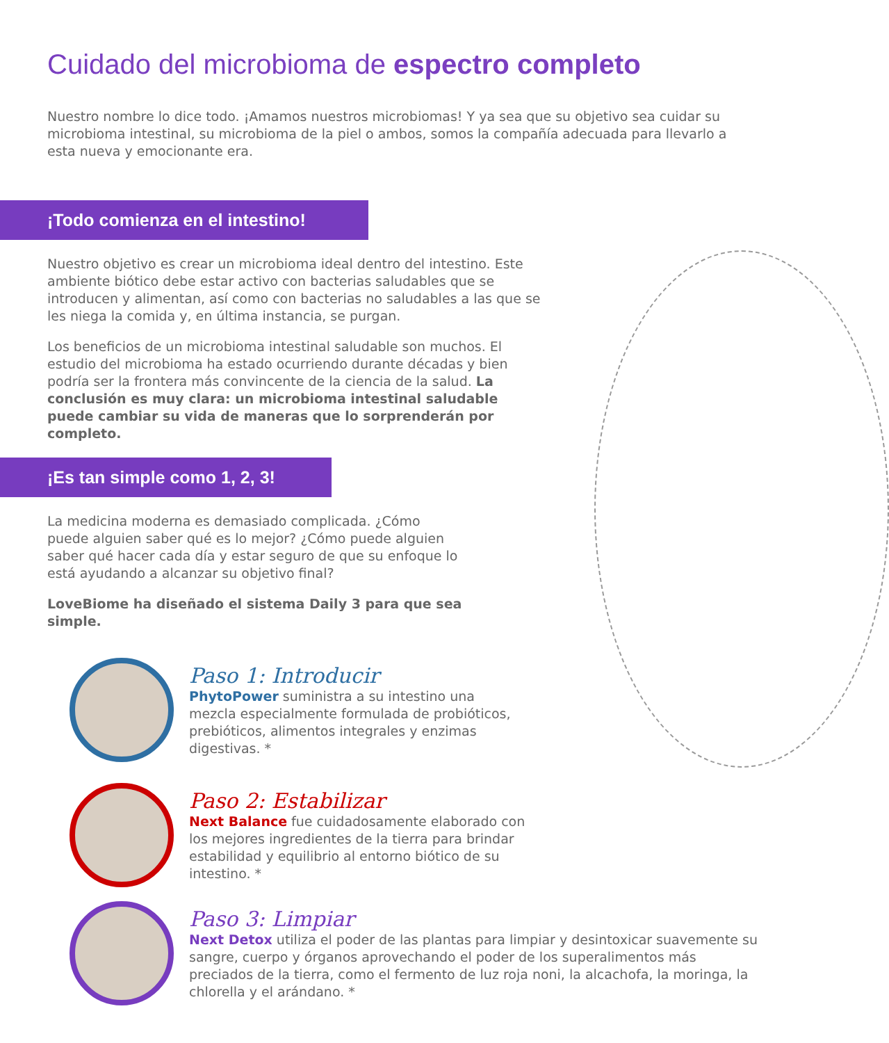Cuidado del microbioma de espectro completo
Nuestro nombre lo dice todo. ¡Amamos nuestros microbiomas! Y ya sea que su objetivo sea cuidar su microbioma intestinal, su microbioma de la piel o ambos, somos la compañía adecuada para llevarlo a esta nueva y emocionante era.
¡Todo comienza en el intestino!
Nuestro objetivo es crear un microbioma ideal dentro del intestino. Este ambiente biótico debe estar activo con bacterias saludables que se introducen y alimentan, así como con bacterias no saludables a las que se les niega la comida y, en última instancia, se purgan.
Los beneficios de un microbioma intestinal saludable son muchos. El estudio del microbioma ha estado ocurriendo durante décadas y bien podría ser la frontera más convincente de la ciencia de la salud. La conclusión es muy clara: un microbioma intestinal saludable puede cambiar su vida de maneras que lo sorprenderán por completo.
¡Es tan simple como 1, 2, 3!
La medicina moderna es demasiado complicada. ¿Cómo puede alguien saber qué es lo mejor? ¿Cómo puede alguien saber qué hacer cada día y estar seguro de que su enfoque lo está ayudando a alcanzar su objetivo final?
LoveBiome ha diseñado el sistema Daily 3 para que sea simple.
Paso 1: Introducir
PhytoPower suministra a su intestino una mezcla especialmente formulada de probióticos, prebióticos, alimentos integrales y enzimas digestivas. *
Paso 2: Estabilizar
Next Balance fue cuidadosamente elaborado con los mejores ingredientes de la tierra para brindar estabilidad y equilibrio al entorno biótico de su intestino. *
Paso 3: Limpiar
Next Detox utiliza el poder de las plantas para limpiar y desintoxicar suavemente su sangre, cuerpo y órganos aprovechando el poder de los superalimentos más preciados de la tierra, como el fermento de luz roja noni, la alcachofa, la moringa, la chlorella y el arándano. *